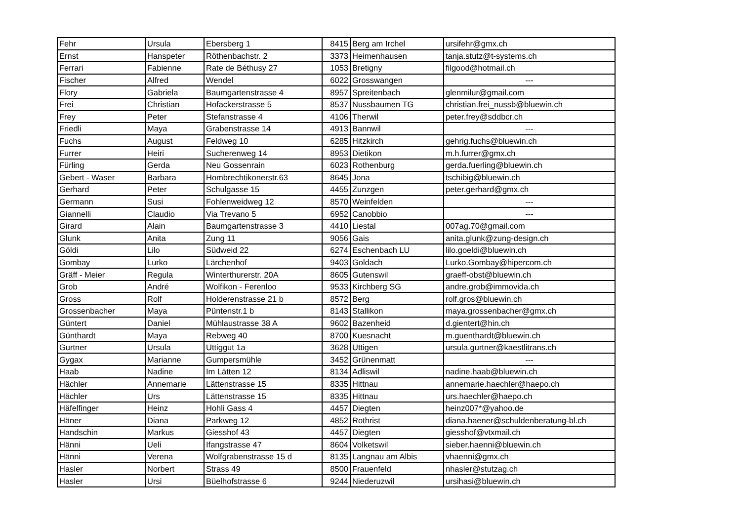| Fehr | Ursula | Ebersberg 1 | 8415 | Berg am Irchel | ursifehr@gmx.ch |
| Ernst | Hanspeter | Röthenbachstr. 2 | 3373 | Heimenhausen | tanja.stutz@t-systems.ch |
| Ferrari | Fabienne | Rate de Béthusy 27 | 1053 | Bretigny | filgood@hotmail.ch |
| Fischer | Alfred | Wendel | 6022 | Grosswangen | --- |
| Flory | Gabriela | Baumgartenstrasse 4 | 8957 | Spreitenbach | glenmilur@gmail.com |
| Frei | Christian | Hofackerstrasse 5 | 8537 | Nussbaumen TG | christian.frei_nussb@bluewin.ch |
| Frey | Peter | Stefanstrasse 4 | 4106 | Therwil | peter.frey@sddbcr.ch |
| Friedli | Maya | Grabenstrasse 14 | 4913 | Bannwil | --- |
| Fuchs | August | Feldweg 10 | 6285 | Hitzkirch | gehrig.fuchs@bluewin.ch |
| Furrer | Heiri | Sucherenweg 14 | 8953 | Dietikon | m.h.furrer@gmx.ch |
| Fürling | Gerda | Neu Gossenrain | 6023 | Rothenburg | gerda.fuerling@bluewin.ch |
| Gebert - Waser | Barbara | Hombrechtikonerstr.63 | 8645 | Jona | tschibig@bluewin.ch |
| Gerhard | Peter | Schulgasse 15 | 4455 | Zunzgen | peter.gerhard@gmx.ch |
| Germann | Susi | Fohlenweidweg 12 | 8570 | Weinfelden | --- |
| Giannelli | Claudio | Via Trevano 5 | 6952 | Canobbio | --- |
| Girard | Alain | Baumgartenstrasse 3 | 4410 | Liestal | 007ag.70@gmail.com |
| Glunk | Anita | Zung 11 | 9056 | Gais | anita.glunk@zung-design.ch |
| Göldi | Lilo | Südweid 22 | 6274 | Eschenbach LU | lilo.goeldi@bluewin.ch |
| Gombay | Lurko | Lärchenhof | 9403 | Goldach | Lurko.Gombay@hipercom.ch |
| Gräff - Meier | Regula | Winterthurerstr. 20A | 8605 | Gutenswil | graeff-obst@bluewin.ch |
| Grob | André | Wolfikon - Ferenloo | 9533 | Kirchberg SG | andre.grob@immovida.ch |
| Gross | Rolf | Holderenstrasse 21 b | 8572 | Berg | rolf.gros@bluewin.ch |
| Grossenbacher | Maya | Püntenstr.1 b | 8143 | Stallikon | maya.grossenbacher@gmx.ch |
| Güntert | Daniel | Mühlaustrasse 38 A | 9602 | Bazenheid | d.gientert@hin.ch |
| Günthardt | Maya | Rebweg 40 | 8700 | Kuesnacht | m.guenthardt@bluewin.ch |
| Gurtner | Ursula | Uttiggut 1a | 3628 | Uttigen | ursula.gurtner@kaestlitrans.ch |
| Gygax | Marianne | Gumpersmühle | 3452 | Grünenmatt | --- |
| Haab | Nadine | Im Lätten 12 | 8134 | Adliswil | nadine.haab@bluewin.ch |
| Hächler | Annemarie | Lättenstrasse 15 | 8335 | Hittnau | annemarie.haechler@haepo.ch |
| Hächler | Urs | Lättenstrasse 15 | 8335 | Hittnau | urs.haechler@haepo.ch |
| Häfelfinger | Heinz | Hohli Gass 4 | 4457 | Diegten | heinz007*@yahoo.de |
| Häner | Diana | Parkweg 12 | 4852 | Rothrist | diana.haener@schuldenberatung-bl.ch |
| Handschin | Markus | Giesshof 43 | 4457 | Diegten | giesshof@vtxmail.ch |
| Hänni | Ueli | Ifangstrasse 47 | 8604 | Volketswil | sieber.haenni@bluewin.ch |
| Hänni | Verena | Wolfgrabenstrasse 15 d | 8135 | Langnau am Albis | vhaenni@gmx.ch |
| Hasler | Norbert | Strass 49 | 8500 | Frauenfeld | nhasler@stutzag.ch |
| Hasler | Ursi | Büelhofstrasse 6 | 9244 | Niederuzwil | ursihasi@bluewin.ch |